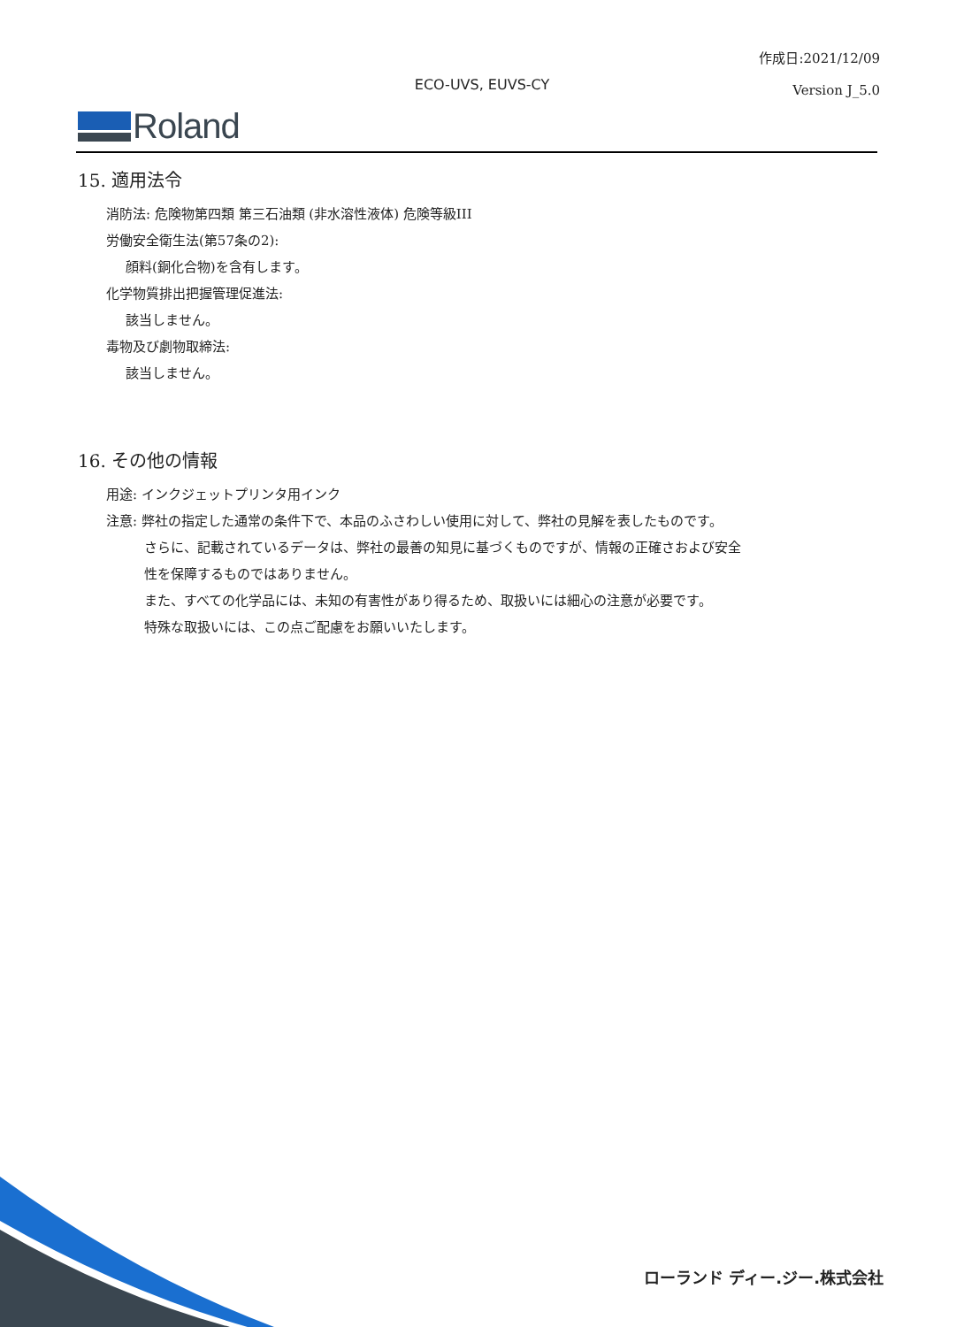作成日:2021/12/09
Version J_5.0
ECO-UVS, EUVS-CY
Roland
15. 適用法令
消防法: 危険物第四類 第三石油類 (非水溶性液体) 危険等級III
労働安全衛生法(第57条の2):
顔料(銅化合物)を含有します。
化学物質排出把握管理促進法:
該当しません。
毒物及び劇物取締法:
該当しません。
16. その他の情報
用途: インクジェットプリンタ用インク
注意: 弊社の指定した通常の条件下で、本品のふさわしい使用に対して、弊社の見解を表したものです。
さらに、記載されているデータは、弊社の最善の知見に基づくものですが、情報の正確さおよび安全
性を保障するものではありません。
また、すべての化学品には、未知の有害性があり得るため、取扱いには細心の注意が必要です。
特殊な取扱いには、この点ご配慮をお願いいたします。
ローランド ディー.ジー.株式会社